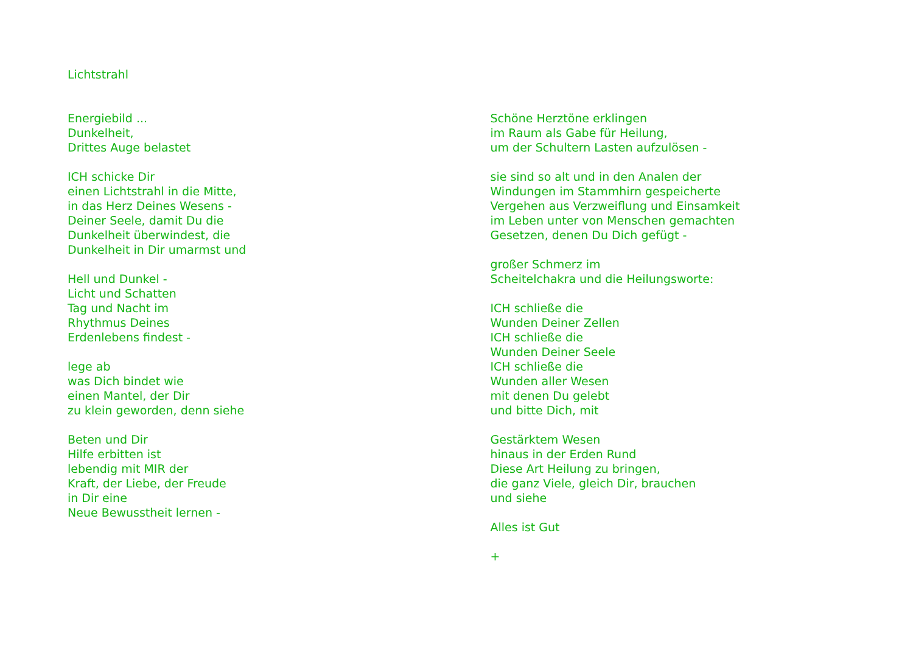Lichtstrahl
Energiebild ...
Dunkelheit,
Drittes Auge belastet
ICH schicke Dir
einen Lichtstrahl in die Mitte,
in das Herz Deines Wesens -
Deiner Seele, damit Du die
Dunkelheit überwindest, die
Dunkelheit in Dir umarmst und
Hell und Dunkel -
Licht und Schatten
Tag und Nacht im
Rhythmus Deines
Erdenlebens findest -
lege ab
was Dich bindet wie
einen Mantel, der Dir
zu klein geworden, denn siehe
Beten und Dir
Hilfe erbitten ist
lebendig mit MIR der
Kraft, der Liebe, der Freude
in Dir eine
Neue Bewusstheit lernen -
Schöne Herztöne erklingen
im Raum als Gabe für Heilung,
um der Schultern Lasten aufzulösen -
sie sind so alt und in den Analen der
Windungen im Stammhirn gespeicherte
Vergehen aus Verzweiflung und Einsamkeit
im Leben unter von Menschen gemachten
Gesetzen, denen Du Dich gefügt -
großer Schmerz im
Scheitelchakra und die Heilungsworte:
ICH schließe die
Wunden Deiner Zellen
ICH schließe die
Wunden Deiner Seele
ICH schließe die
Wunden aller Wesen
mit denen Du gelebt
und bitte Dich, mit
Gestärktem Wesen
hinaus in der Erden Rund
Diese Art Heilung zu bringen,
die ganz Viele, gleich Dir, brauchen
und siehe
Alles ist Gut
+